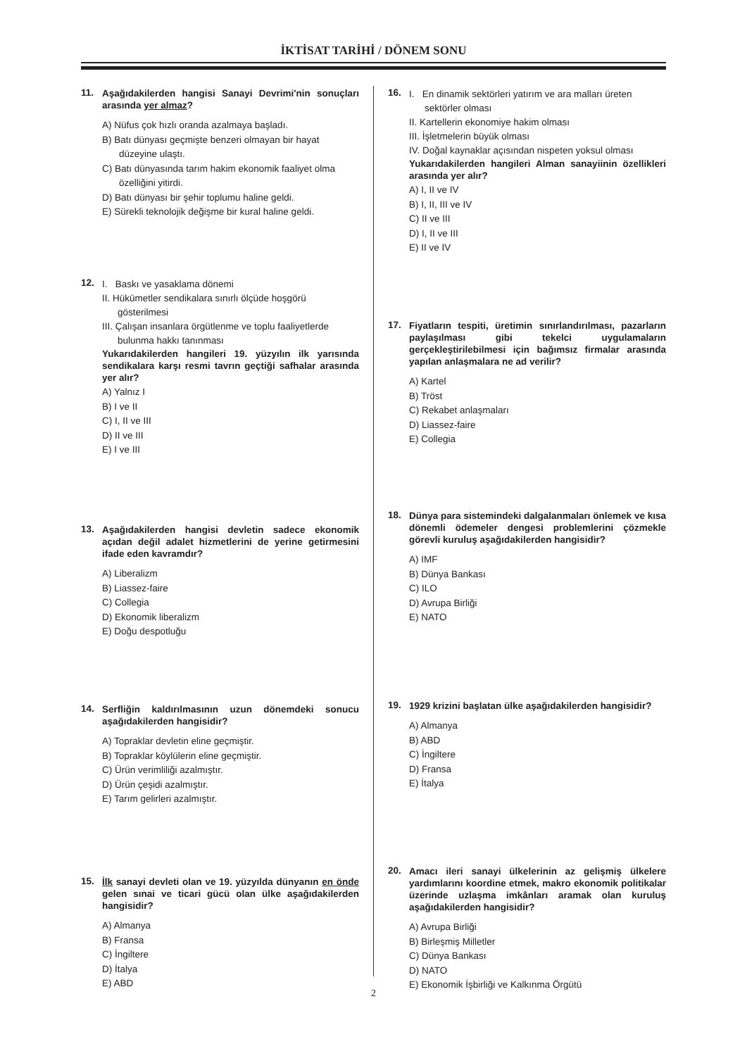İKTİSAT TARİHİ / DÖNEM SONU
11.
Aşağıdakilerden hangisi Sanayi Devrimi'nin sonuçları arasında yer almaz?
A) Nüfus çok hızlı oranda azalmaya başladı.
B) Batı dünyası geçmişte benzeri olmayan bir hayat düzeyine ulaştı.
C) Batı dünyasında tarım hakim ekonomik faaliyet olma özelliğini yitirdi.
D) Batı dünyası bir şehir toplumu haline geldi.
E) Sürekli teknolojik değişme bir kural haline geldi.
12.
I. Baskı ve yasaklama dönemi
II. Hükümetler sendikalara sınırlı ölçüde hoşgörü gösterilmesi
III. Çalışan insanlara örgütlenme ve toplu faaliyetlerde bulunma hakkı tanınması
Yukarıdakilerden hangileri 19. yüzyılın ilk yarısında sendikalara karşı resmi tavrın geçtiği safhalar arasında yer alır?
A) Yalnız I
B) I ve II
C) I, II ve III
D) II ve III
E) I ve III
13.
Aşağıdakilerden hangisi devletin sadece ekonomik açıdan değil adalet hizmetlerini de yerine getirmesini ifade eden kavramdır?
A) Liberalizm
B) Liassez-faire
C) Collegia
D) Ekonomik liberalizm
E) Doğu despotluğu
14.
Serfliğin kaldırılmasının uzun dönemdeki sonucu aşağıdakilerden hangisidir?
A) Topraklar devletin eline geçmiştir.
B) Topraklar köylülerin eline geçmiştir.
C) Ürün verimliliği azalmıştır.
D) Ürün çeşidi azalmıştır.
E) Tarım gelirleri azalmıştır.
15.
İlk sanayi devleti olan ve 19. yüzyılda dünyanın en önde gelen sınai ve ticari gücü olan ülke aşağıdakilerden hangisidir?
A) Almanya
B) Fransa
C) İngiltere
D) İtalya
E) ABD
16.
I. En dinamik sektörleri yatırım ve ara malları üreten sektörler olması
II. Kartellerin ekonomiye hakim olması
III. İşletmelerin büyük olması
IV. Doğal kaynaklar açısından nispeten yoksul olması
Yukarıdakilerden hangileri Alman sanayiinin özellikleri arasında yer alır?
A) I, II ve IV
B) I, II, III ve IV
C) II ve III
D) I, II ve III
E) II ve IV
17.
Fiyatların tespiti, üretimin sınırlandırılması, pazarların paylaşılması gibi tekelci uygulamaların gerçekleştirilebilmesi için bağımsız firmalar arasında yapılan anlaşmalara ne ad verilir?
A) Kartel
B) Tröst
C) Rekabet anlaşmaları
D) Liassez-faire
E) Collegia
18.
Dünya para sistemindeki dalgalanmaları önlemek ve kısa dönemli ödemeler dengesi problemlerini çözmekle görevli kuruluş aşağıdakilerden hangisidir?
A) IMF
B) Dünya Bankası
C) ILO
D) Avrupa Birliği
E) NATO
19.
1929 krizini başlatan ülke aşağıdakilerden hangisidir?
A) Almanya
B) ABD
C) İngiltere
D) Fransa
E) İtalya
20.
Amacı ileri sanayi ülkelerinin az gelişmiş ülkelere yardımlarını koordine etmek, makro ekonomik politikalar üzerinde uzlaşma imkânları aramak olan kuruluş aşağıdakilerden hangisidir?
A) Avrupa Birliği
B) Birleşmiş Milletler
C) Dünya Bankası
D) NATO
E) Ekonomik İşbirliği ve Kalkınma Örgütü
2